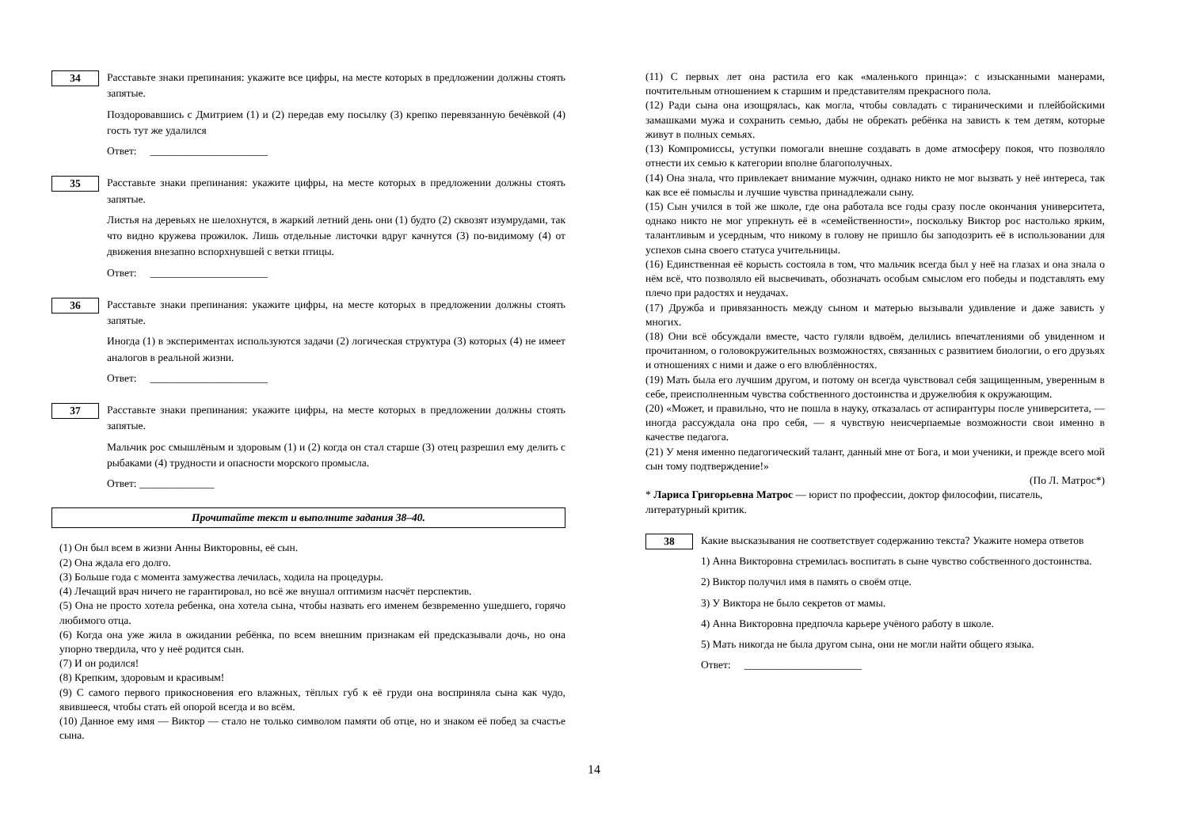34
Расставьте знаки препинания: укажите все цифры, на месте которых в предложении должны стоять запятые.
Поздоровавшись с Дмитрием (1) и (2) передав ему посылку (3) крепко перевязанную бечёвкой (4) гость тут же удалился
Ответ: ______________________
35
Расставьте знаки препинания: укажите цифры, на месте которых в предложении должны стоять запятые.
Листья на деревьях не шелохнутся, в жаркий летний день они (1) будто (2) сквозят изумрудами, так что видно кружева прожилок. Лишь отдельные листочки вдруг качнутся (3) по-видимому (4) от движения внезапно вспорхнувшей с ветки птицы.
Ответ: ______________________
36
Расставьте знаки препинания: укажите цифры, на месте которых в предложении должны стоять запятые.
Иногда (1) в экспериментах используются задачи (2) логическая структура (3) которых (4) не имеет аналогов в реальной жизни.
Ответ: ______________________
37
Расставьте знаки препинания: укажите цифры, на месте которых в предложении должны стоять запятые.
Мальчик рос смышлёным и здоровым (1) и (2) когда он стал старше (3) отец разрешил ему делить с рыбаками (4) трудности и опасности морского промысла.
Ответ: ______________
Прочитайте текст и выполните задания 38–40.
(1) Он был всем в жизни Анны Викторовны, её сын.
(2) Она ждала его долго.
(3) Больше года с момента замужества лечилась, ходила на процедуры.
(4) Лечащий врач ничего не гарантировал, но всё же внушал оптимизм насчёт перспектив.
(5) Она не просто хотела ребенка, она хотела сына, чтобы назвать его именем безвременно ушедшего, горячо любимого отца.
(6) Когда она уже жила в ожидании ребёнка, по всем внешним признакам ей предсказывали дочь, но она упорно твердила, что у неё родится сын.
(7) И он родился!
(8) Крепким, здоровым и красивым!
(9) С самого первого прикосновения его влажных, тёплых губ к её груди она восприняла сына как чудо, явившееся, чтобы стать ей опорой всегда и во всём.
(10) Данное ему имя — Виктор — стало не только символом памяти об отце, но и знаком её побед за счастье сына.
(11) С первых лет она растила его как «маленького принца»: с изысканными манерами, почтительным отношением к старшим и представителям прекрасного пола.
(12) Ради сына она изощрялась, как могла, чтобы совладать с тираническими и плейбойскими замашками мужа и сохранить семью, дабы не обрекать ребёнка на зависть к тем детям, которые живут в полных семьях.
(13) Компромиссы, уступки помогали внешне создавать в доме атмосферу покоя, что позволяло отнести их семью к категории вполне благополучных.
(14) Она знала, что привлекает внимание мужчин, однако никто не мог вызвать у неё интереса, так как все её помыслы и лучшие чувства принадлежали сыну.
(15) Сын учился в той же школе, где она работала все годы сразу после окончания университета, однако никто не мог упрекнуть её в «семейственности», поскольку Виктор рос настолько ярким, талантливым и усердным, что никому в голову не пришло бы заподозрить её в использовании для успехов сына своего статуса учительницы.
(16) Единственная её корысть состояла в том, что мальчик всегда был у неё на глазах и она знала о нём всё, что позволяло ей высвечивать, обозначать особым смыслом его победы и подставлять ему плечо при радостях и неудачах.
(17) Дружба и привязанность между сыном и матерью вызывали удивление и даже зависть у многих.
(18) Они всё обсуждали вместе, часто гуляли вдвоём, делились впечатлениями об увиденном и прочитанном, о головокружительных возможностях, связанных с развитием биологии, о его друзьях и отношениях с ними и даже о его влюблённостях.
(19) Мать была его лучшим другом, и потому он всегда чувствовал себя защищенным, уверенным в себе, преисполненным чувства собственного достоинства и дружелюбия к окружающим.
(20) «Может, и правильно, что не пошла в науку, отказалась от аспирантуры после университета, — иногда рассуждала она про себя, — я чувствую неисчерпаемые возможности свои именно в качестве педагога.
(21) У меня именно педагогический талант, данный мне от Бога, и мои ученики, и прежде всего мой сын тому подтверждение!»
(По Л. Матрос*)
* Лариса Григорьевна Матрос — юрист по профессии, доктор философии, писатель, литературный критик.
38
Какие высказывания не соответствует содержанию текста? Укажите номера ответов
1) Анна Викторовна стремилась воспитать в сыне чувство собственного достоинства.
2) Виктор получил имя в память о своём отце.
3) У Виктора не было секретов от мамы.
4) Анна Викторовна предпочла карьере учёного работу в школе.
5) Мать никогда не была другом сына, они не могли найти общего языка.
Ответ: ______________________
14